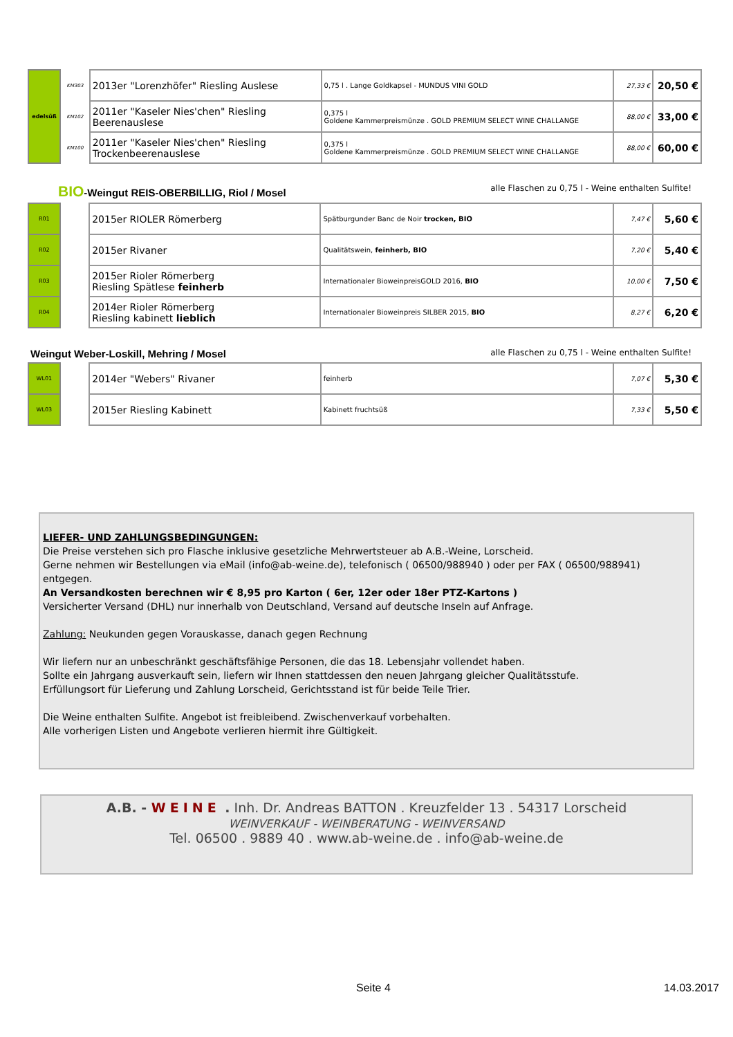| edelsüß | KM303 | 2013er "Lorenzhöfer" Riesling Auslese | 0,75 l . Lange Goldkapsel - MUNDUS VINI GOLD | 27,33 € | 20,50 € |
| | KM102 | 2011er "Kaseler Nies'chen" Riesling Beerenauslese | 0,375 l Goldene Kammerpreismünze . GOLD PREMIUM SELECT WINE CHALLANGE | 88,00 € | 33,00 € |
| | KM100 | 2011er "Kaseler Nies'chen" Riesling Trockenbeerenauslese | 0,375 l Goldene Kammerpreismünze . GOLD PREMIUM SELECT WINE CHALLANGE | 88,00 € | 60,00 € |
BIO-Weingut REIS-OBERBILLIG, Riol / Mosel alle Flaschen zu 0,75 l - Weine enthalten Sulfite!
| R01 | | 2015er RIOLER Römerberg | Spätburgunder Banc de Noir trocken, BIO | 7,47 € | 5,60 € |
| R02 | | 2015er Rivaner | Qualitätswein, feinherb, BIO | 7,20 € | 5,40 € |
| R03 | | 2015er Rioler Römerberg Riesling Spätlese feinherb | Internationaler BioweinpreisGOLD 2016, BIO | 10,00 € | 7,50 € |
| R04 | | 2014er Rioler Römerberg Riesling kabinett lieblich | Internationaler Bioweinpreis SILBER 2015, BIO | 8,27 € | 6,20 € |
Weingut Weber-Loskill, Mehring / Mosel alle Flaschen zu 0,75 l - Weine enthalten Sulfite!
| WL01 | | 2014er "Webers" Rivaner | feinherb | 7,07 € | 5,30 € |
| WL03 | | 2015er Riesling Kabinett | Kabinett fruchtsüß | 7,33 € | 5,50 € |
LIEFER- UND ZAHLUNGSBEDINGUNGEN:
Die Preise verstehen sich pro Flasche inklusive gesetzliche Mehrwertsteuer ab A.B.-Weine, Lorscheid.
Gerne nehmen wir Bestellungen via eMail (info@ab-weine.de), telefonisch ( 06500/988940 ) oder per FAX ( 06500/988941) entgegen.
An Versandkosten berechnen wir € 8,95 pro Karton ( 6er, 12er oder 18er PTZ-Kartons )
Versicherter Versand (DHL) nur innerhalb von Deutschland, Versand auf deutsche Inseln auf Anfrage.
Zahlung: Neukunden gegen Vorauskasse, danach gegen Rechnung
Wir liefern nur an unbeschränkt geschäftsfähige Personen, die das 18. Lebensjahr vollendet haben.
Sollte ein Jahrgang ausverkauft sein, liefern wir Ihnen stattdessen den neuen Jahrgang gleicher Qualitätsstufe.
Erfüllungsort für Lieferung und Zahlung Lorscheid, Gerichtsstand ist für beide Teile Trier.
Die Weine enthalten Sulfite. Angebot ist freibleibend. Zwischenverkauf vorbehalten.
Alle vorherigen Listen und Angebote verlieren hiermit ihre Gültigkeit.
A.B. - WEINE . Inh. Dr. Andreas BATTON . Kreuzfelder 13 . 54317 Lorscheid
WEINVERKAUF - WEINBERATUNG - WEINVERSAND
Tel. 06500 . 9889 40 . www.ab-weine.de . info@ab-weine.de
Seite 4 14.03.2017